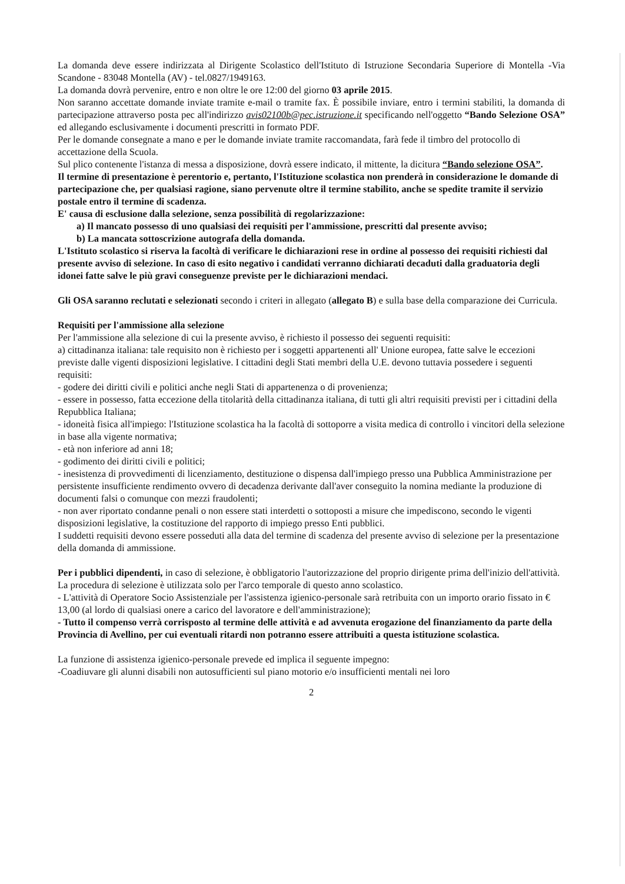La domanda deve essere indirizzata al Dirigente Scolastico dell'Istituto di Istruzione Secondaria Superiore di Montella -Via Scandone - 83048 Montella (AV) - tel.0827/1949163.
La domanda dovrà pervenire, entro e non oltre le ore 12:00 del giorno 03 aprile 2015.
Non saranno accettate domande inviate tramite e-mail o tramite fax. È possibile inviare, entro i termini stabiliti, la domanda di partecipazione attraverso posta pec all'indirizzo avis02100b@pec.istruzione.it specificando nell'oggetto “Bando Selezione OSA” ed allegando esclusivamente i documenti prescritti in formato PDF.
Per le domande consegnate a mano e per le domande inviate tramite raccomandata, farà fede il timbro del protocollo di accettazione della Scuola.
Sul plico contenente l'istanza di messa a disposizione, dovrà essere indicato, il mittente, la dicitura “Bando selezione OSA”.
Il termine di presentazione è perentorio e, pertanto, l'Istituzione scolastica non prenderà in considerazione le domande di partecipazione che, per qualsiasi ragione, siano pervenute oltre il termine stabilito, anche se spedite tramite il servizio postale entro il termine di scadenza.
E' causa di esclusione dalla selezione, senza possibilità di regolarizzazione:
a) Il mancato possesso di uno qualsiasi dei requisiti per l'ammissione, prescritti dal presente avviso;
b) La mancata sottoscrizione autografa della domanda.
L'Istituto scolastico si riserva la facoltà di verificare le dichiarazioni rese in ordine al possesso dei requisiti richiesti dal presente avviso di selezione. In caso di esito negativo i candidati verranno dichiarati decaduti dalla graduatoria degli idonei fatte salve le più gravi conseguenze previste per le dichiarazioni mendaci.
Gli OSA saranno reclutati e selezionati secondo i criteri in allegato (allegato B) e sulla base della comparazione dei Curricula.
Requisiti per l'ammissione alla selezione
Per l'ammissione alla selezione di cui la presente avviso, è richiesto il possesso dei seguenti requisiti:
a) cittadinanza italiana: tale requisito non è richiesto per i soggetti appartenenti all' Unione europea, fatte salve le eccezioni previste dalle vigenti disposizioni legislative. I cittadini degli Stati membri della U.E. devono tuttavia possedere i seguenti requisiti:
- godere dei diritti civili e politici anche negli Stati di appartenenza o di provenienza;
- essere in possesso, fatta eccezione della titolarità della cittadinanza italiana, di tutti gli altri requisiti previsti per i cittadini della Repubblica Italiana;
- idoneità fisica all'impiego: l'Istituzione scolastica ha la facoltà di sottoporre a visita medica di controllo i vincitori della selezione in base alla vigente normativa;
- età non inferiore ad anni 18;
- godimento dei diritti civili e politici;
- inesistenza di provvedimenti di licenziamento, destituzione o dispensa dall'impiego presso una Pubblica Amministrazione per persistente insufficiente rendimento ovvero di decadenza derivante dall'aver conseguito la nomina mediante la produzione di documenti falsi o comunque con mezzi fraudolenti;
- non aver riportato condanne penali o non essere stati interdetti o sottoposti a misure che impediscono, secondo le vigenti disposizioni legislative, la costituzione del rapporto di impiego presso Enti pubblici.
I suddetti requisiti devono essere posseduti alla data del termine di scadenza del presente avviso di selezione per la presentazione della domanda di ammissione.
Per i pubblici dipendenti, in caso di selezione, è obbligatorio l'autorizzazione del proprio dirigente prima dell'inizio dell'attività.
La procedura di selezione è utilizzata solo per l'arco temporale di questo anno scolastico.
- L'attività di Operatore Socio Assistenziale per l'assistenza igienico-personale sarà retribuita con un importo orario fissato in € 13,00 (al lordo di qualsiasi onere a carico del lavoratore e dell'amministrazione);
- Tutto il compenso verrà corrisposto al termine delle attività e ad avvenuta erogazione del finanziamento da parte della Provincia di Avellino, per cui eventuali ritardi non potranno essere attribuiti a questa istituzione scolastica.
La funzione di assistenza igienico-personale prevede ed implica il seguente impegno:
-Coadiuvare gli alunni disabili non autosufficienti sul piano motorio e/o insufficienti mentali nei loro
2